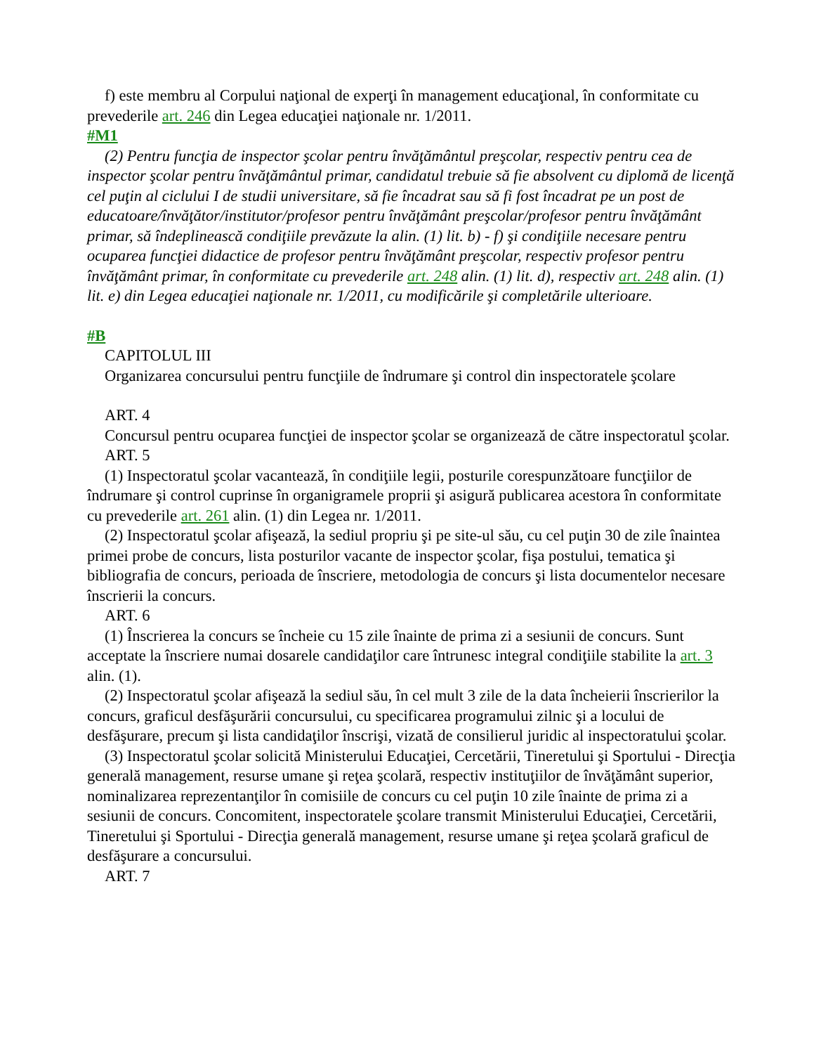f) este membru al Corpului naţional de experţi în management educaţional, în conformitate cu prevederile art. 246 din Legea educaţiei naţionale nr. 1/2011.
#M1
(2) Pentru funcţia de inspector şcolar pentru învăţământul preşcolar, respectiv pentru cea de inspector şcolar pentru învăţământul primar, candidatul trebuie să fie absolvent cu diplomă de licenţă cel puţin al ciclului I de studii universitare, să fie încadrat sau să fi fost încadrat pe un post de educatoare/învăţător/institutor/profesor pentru învăţământ preşcolar/profesor pentru învăţământ primar, să îndeplinească condiţiile prevăzute la alin. (1) lit. b) - f) şi condiţiile necesare pentru ocuparea funcţiei didactice de profesor pentru învăţământ preşcolar, respectiv profesor pentru învăţământ primar, în conformitate cu prevederile art. 248 alin. (1) lit. d), respectiv art. 248 alin. (1) lit. e) din Legea educaţiei naţionale nr. 1/2011, cu modificările şi completările ulterioare.
#B
CAPITOLUL III
Organizarea concursului pentru funcţiile de îndrumare şi control din inspectoratele şcolare
ART. 4
Concursul pentru ocuparea funcţiei de inspector şcolar se organizează de către inspectoratul şcolar.
ART. 5
(1) Inspectoratul şcolar vacantează, în condiţiile legii, posturile corespunzătoare funcţiilor de îndrumare şi control cuprinse în organigramele proprii şi asigură publicarea acestora în conformitate cu prevederile art. 261 alin. (1) din Legea nr. 1/2011.
(2) Inspectoratul şcolar afişează, la sediul propriu şi pe site-ul său, cu cel puţin 30 de zile înaintea primei probe de concurs, lista posturilor vacante de inspector şcolar, fişa postului, tematica şi bibliografia de concurs, perioada de înscriere, metodologia de concurs şi lista documentelor necesare înscrierii la concurs.
ART. 6
(1) Înscrierea la concurs se încheie cu 15 zile înainte de prima zi a sesiunii de concurs. Sunt acceptate la înscriere numai dosarele candidaţilor care întrunesc integral condiţiile stabilite la art. 3 alin. (1).
(2) Inspectoratul şcolar afişează la sediul său, în cel mult 3 zile de la data încheierii înscrierilor la concurs, graficul desfăşurării concursului, cu specificarea programului zilnic şi a locului de desfăşurare, precum şi lista candidaţilor înscrişi, vizată de consilierul juridic al inspectoratului şcolar.
(3) Inspectoratul şcolar solicită Ministerului Educaţiei, Cercetării, Tineretului şi Sportului - Direcţia generală management, resurse umane şi reţea şcolară, respectiv instituţiilor de învăţământ superior, nominalizarea reprezentanţilor în comisiile de concurs cu cel puţin 10 zile înainte de prima zi a sesiunii de concurs. Concomitent, inspectoratele şcolare transmit Ministerului Educaţiei, Cercetării, Tineretului şi Sportului - Direcţia generală management, resurse umane şi reţea şcolară graficul de desfăşurare a concursului.
ART. 7